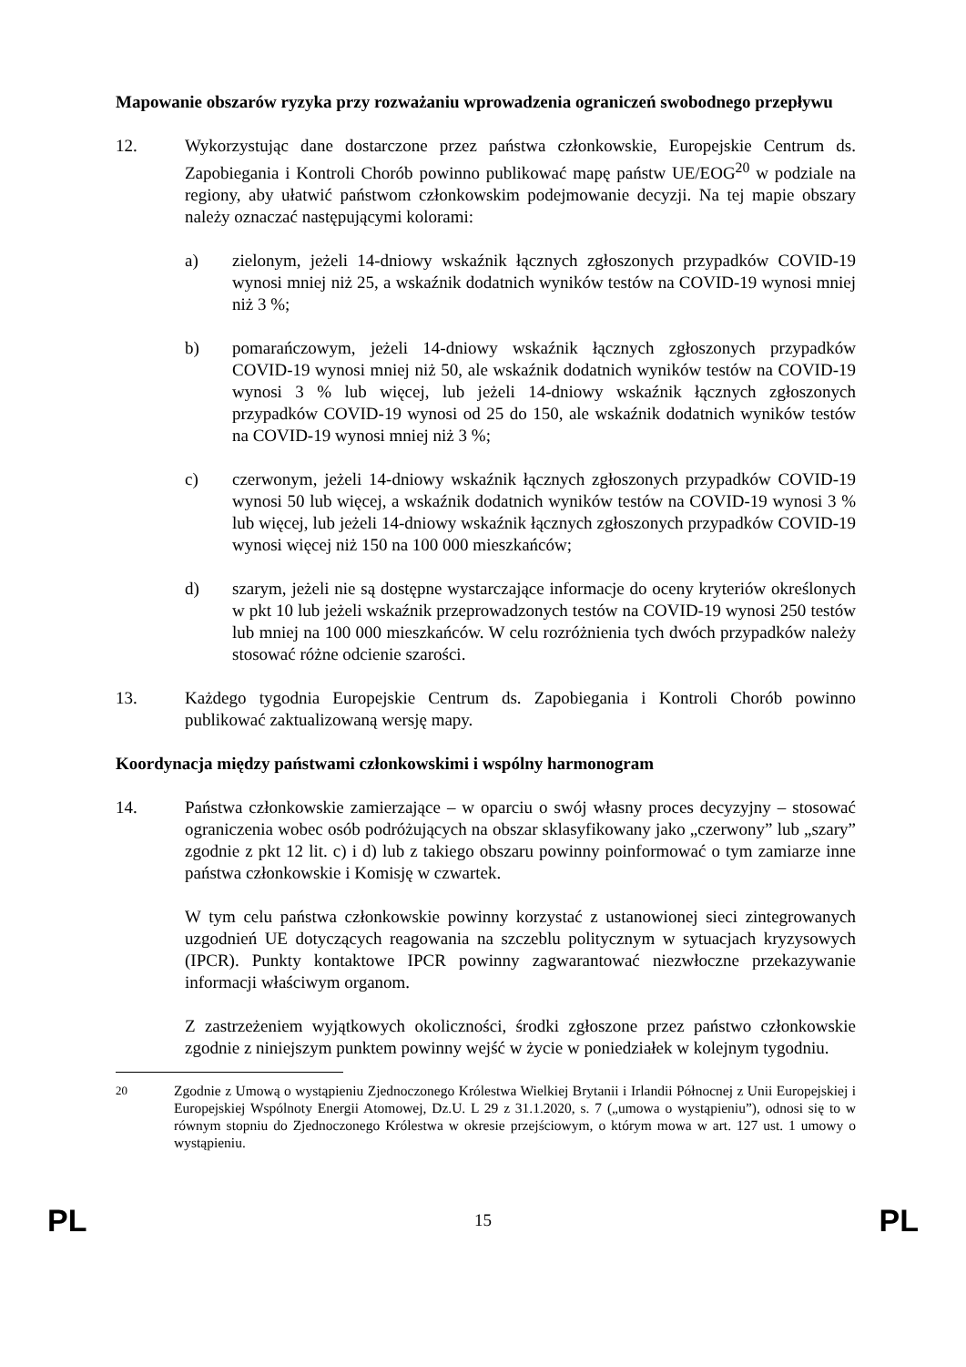Mapowanie obszarów ryzyka przy rozważaniu wprowadzenia ograniczeń swobodnego przepływu
12. Wykorzystując dane dostarczone przez państwa członkowskie, Europejskie Centrum ds. Zapobiegania i Kontroli Chorób powinno publikować mapę państw UE/EOG<sup>20</sup> w podziale na regiony, aby ułatwić państwom członkowskim podejmowanie decyzji. Na tej mapie obszary należy oznaczać następującymi kolorami:
a) zielonym, jeżeli 14-dniowy wskaźnik łącznych zgłoszonych przypadków COVID-19 wynosi mniej niż 25, a wskaźnik dodatnich wyników testów na COVID-19 wynosi mniej niż 3 %;
b) pomarańczowym, jeżeli 14-dniowy wskaźnik łącznych zgłoszonych przypadków COVID-19 wynosi mniej niż 50, ale wskaźnik dodatnich wyników testów na COVID-19 wynosi 3 % lub więcej, lub jeżeli 14-dniowy wskaźnik łącznych zgłoszonych przypadków COVID-19 wynosi od 25 do 150, ale wskaźnik dodatnich wyników testów na COVID-19 wynosi mniej niż 3 %;
c) czerwonym, jeżeli 14-dniowy wskaźnik łącznych zgłoszonych przypadków COVID-19 wynosi 50 lub więcej, a wskaźnik dodatnich wyników testów na COVID-19 wynosi 3 % lub więcej, lub jeżeli 14-dniowy wskaźnik łącznych zgłoszonych przypadków COVID-19 wynosi więcej niż 150 na 100 000 mieszkańców;
d) szarym, jeżeli nie są dostępne wystarczające informacje do oceny kryteriów określonych w pkt 10 lub jeżeli wskaźnik przeprowadzonych testów na COVID-19 wynosi 250 testów lub mniej na 100 000 mieszkańców. W celu rozróżnienia tych dwóch przypadków należy stosować różne odcienie szarości.
13. Każdego tygodnia Europejskie Centrum ds. Zapobiegania i Kontroli Chorób powinno publikować zaktualizowaną wersję mapy.
Koordynacja między państwami członkowskimi i wspólny harmonogram
14. Państwa członkowskie zamierzające – w oparciu o swój własny proces decyzyjny – stosować ograniczenia wobec osób podróżujących na obszar sklasyfikowany jako „czerwony” lub „szary” zgodnie z pkt 12 lit. c) i d) lub z takiego obszaru powinny poinformować o tym zamiarze inne państwa członkowskie i Komisję w czwartek.
W tym celu państwa członkowskie powinny korzystać z ustanowionej sieci zintegrowanych uzgodnień UE dotyczących reagowania na szczeblu politycznym w sytuacjach kryzysowych (IPCR). Punkty kontaktowe IPCR powinny zagwarantować niezwłoczne przekazywanie informacji właściwym organom.
Z zastrzeżeniem wyjątkowych okoliczności, środki zgłoszone przez państwo członkowskie zgodnie z niniejszym punktem powinny wejść w życie w poniedziałek w kolejnym tygodniu.
<sup>20</sup> Zgodnie z Umową o wystąpieniu Zjednoczonego Królestwa Wielkiej Brytanii i Irlandii Północnej z Unii Europejskiej i Europejskiej Wspólnoty Energii Atomowej, Dz.U. L 29 z 31.1.2020, s. 7 („umowa o wystąpieniu”), odnosi się to w równym stopniu do Zjednoczonego Królestwa w okresie przejściowym, o którym mowa w art. 127 ust. 1 umowy o wystąpieniu.
PL 15 PL